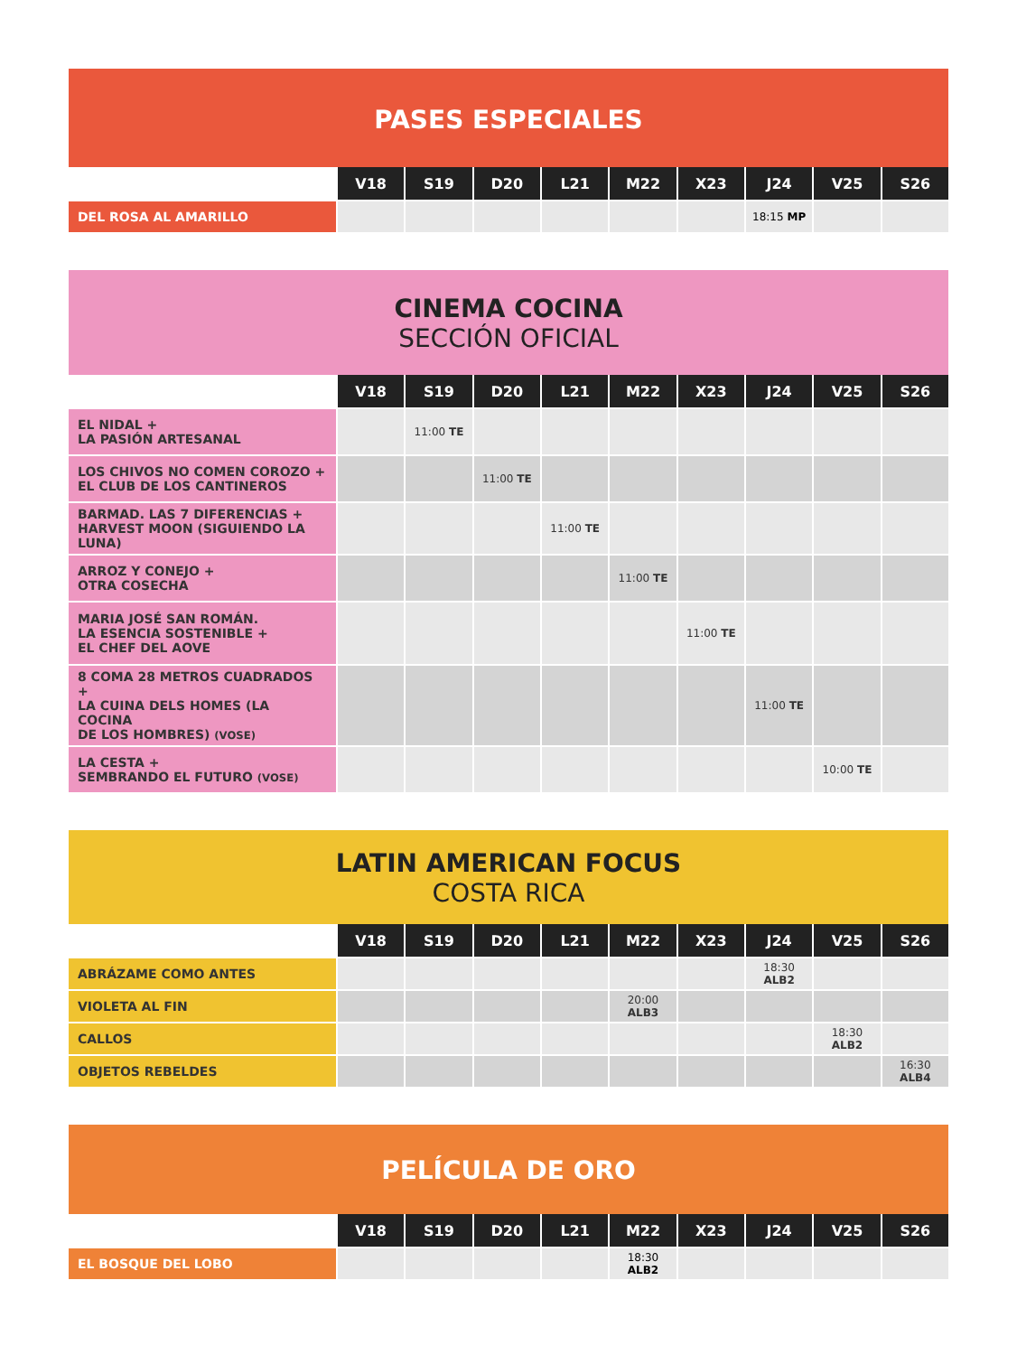PASES ESPECIALES
| | V18 | S19 | D20 | L21 | M22 | X23 | J24 | V25 | S26 |
| --- | --- | --- | --- | --- | --- | --- | --- | --- | --- |
| DEL ROSA AL AMARILLO | | | | | | | 18:15 MP | | |
CINEMA COCINA
SECCIÓN OFICIAL
| | V18 | S19 | D20 | L21 | M22 | X23 | J24 | V25 | S26 |
| --- | --- | --- | --- | --- | --- | --- | --- | --- | --- |
| EL NIDAL + LA PASIÓN ARTESANAL | | 11:00 TE | | | | | | | |
| LOS CHIVOS NO COMEN COROZO + EL CLUB DE LOS CANTINEROS | | | 11:00 TE | | | | | | |
| BARMAD. LAS 7 DIFERENCIAS + HARVEST MOON (SIGUIENDO LA LUNA) | | | | 11:00 TE | | | | | |
| ARROZ Y CONEJO + OTRA COSECHA | | | | | 11:00 TE | | | | |
| MARIA JOSÉ SAN ROMÁN. LA ESENCIA SOSTENIBLE + EL CHEF DEL AOVE | | | | | | 11:00 TE | | | |
| 8 COMA 28 METROS CUADRADOS + LA CUINA DELS HOMES (LA COCINA DE LOS HOMBRES) (VOSE) | | | | | | | 11:00 TE | | |
| LA CESTA + SEMBRANDO EL FUTURO (VOSE) | | | | | | | | 10:00 TE | |
LATIN AMERICAN FOCUS
COSTA RICA
| | V18 | S19 | D20 | L21 | M22 | X23 | J24 | V25 | S26 |
| --- | --- | --- | --- | --- | --- | --- | --- | --- | --- |
| ABRÁZAME COMO ANTES | | | | | | | 18:30 ALB2 | | |
| VIOLETA AL FIN | | | | | 20:00 ALB3 | | | | |
| CALLOS | | | | | | | | 18:30 ALB2 | |
| OBJETOS REBELDES | | | | | | | | | 16:30 ALB4 |
PELÍCULA DE ORO
| | V18 | S19 | D20 | L21 | M22 | X23 | J24 | V25 | S26 |
| --- | --- | --- | --- | --- | --- | --- | --- | --- | --- |
| EL BOSQUE DEL LOBO | | | | | 18:30 ALB2 | | | | |